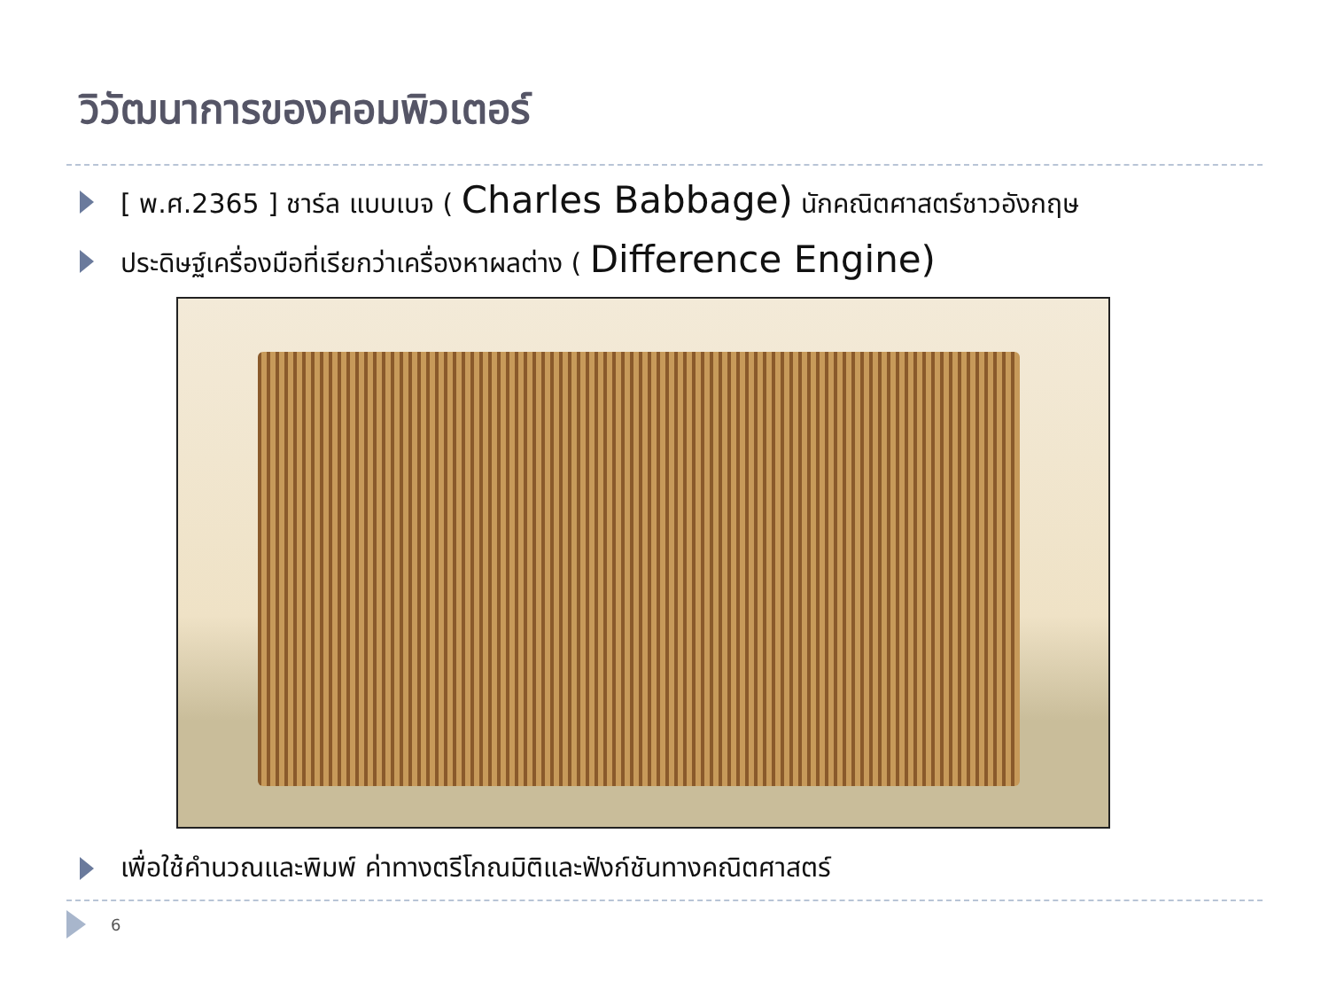วิวัฒนาการของคอมพิวเตอร์
[ พ.ศ.2365 ] ชาร์ล แบบเบจ ( Charles Babbage) นักคณิตศาสตร์ชาวอังกฤษ
ประดิษฐ์เครื่องมือที่เรียกว่าเครื่องหาผลต่าง ( Difference Engine)
เพื่อใช้คำนวณและพิมพ์ ค่าทางตรีโกณมิติและฟังก์ชันทางคณิตศาสตร์
6